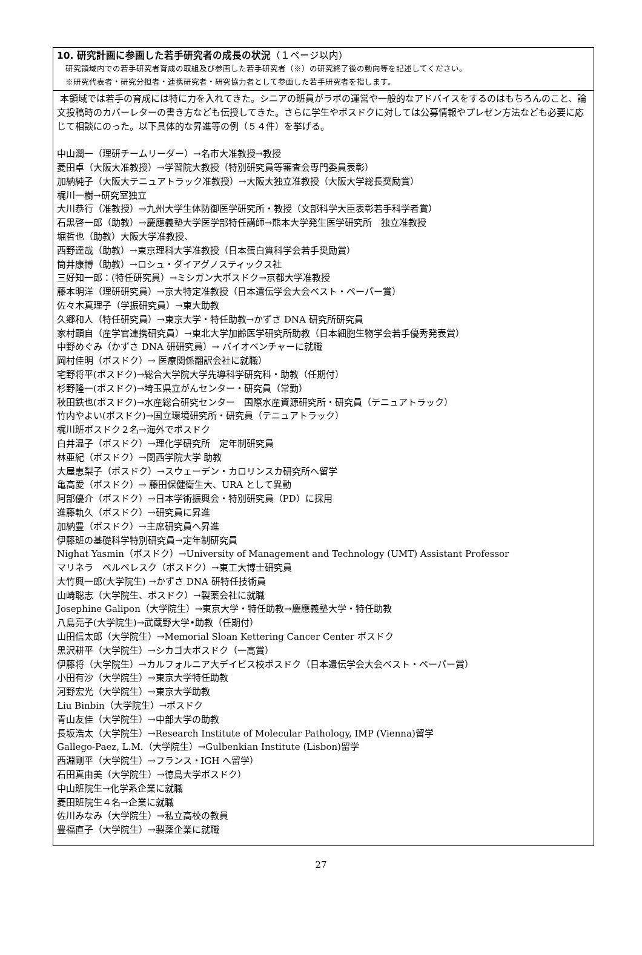10. 研究計画に参画した若手研究者の成長の状況（１ページ以内）
研究領域内での若手研究者育成の取組及び参画した若手研究者（※）の研究終了後の動向等を記述してください。
※研究代表者・研究分担者・連携研究者・研究協力者として参画した若手研究者を指します。
本領域では若手の育成には特に力を入れてきた。シニアの班員がラボの運営や一般的なアドバイスをするのはもちろんのこと、論文投稿時のカバーレターの書き方なども伝授してきた。さらに学生やポスドクに対しては公募情報やプレゼン方法なども必要に応じて相談にのった。以下具体的な昇進等の例（５４件）を挙げる。
中山潤一（理研チームリーダー）→名市大准教授→教授
菱田卓（大阪大准教授）→学習院大教授（特別研究員等審査会専門委員表彰）
加納純子（大阪大テニュアトラック准教授）→大阪大独立准教授（大阪大学総長奨励賞）
梶川一樹→研究室独立
大川恭行（准教授）→九州大学生体防御医学研究所・教授（文部科学大臣表彰若手科学者賞）
石黒啓一郎（助教）→慶應義塾大学医学部特任講師→熊本大学発生医学研究所　独立准教授
堀哲也（助教）大阪大学准教授、
西野達哉（助教）→東京理科大学准教授（日本蛋白質科学会若手奨励賞）
筒井康博（助教）→ロシュ・ダイアグノスティックス社
三好知一郎：(特任研究員）→ミシガン大ポスドク→京都大学准教授
藤本明洋（理研研究員）→京大特定准教授（日本遺伝学会大会ベスト・ペーパー賞）
佐々木真理子（学振研究員）→東大助教
久郷和人（特任研究員）→東京大学・特任助教→かずさ DNA 研究所研究員
家村顕自（産学官連携研究員）→東北大学加齢医学研究所助教（日本細胞生物学会若手優秀発表賞）
中野めぐみ（かずさ DNA 研研究員）→ バイオベンチャーに就職
岡村佳明（ポスドク）→ 医療関係翻訳会社に就職）
宅野将平(ポスドク)→総合大学院大学先導科学研究科・助教（任期付）
杉野隆一(ポスドク)→埼玉県立がんセンター・研究員（常勤）
秋田鉄也(ポスドク)→水産総合研究センター　国際水産資源研究所・研究員（テニュアトラック）
竹内やよい(ポスドク)→国立環境研究所・研究員（テニュアトラック）
梶川班ポスドク２名→海外でポスドク
白井温子（ポスドク）→理化学研究所　定年制研究員
林亜紀（ポスドク）→関西学院大学 助教
大屋恵梨子（ポスドク）→スウェーデン・カロリンスカ研究所へ留学
亀高愛（ポスドク）→ 藤田保健衛生大、URA として異動
阿部優介（ポスドク）→日本学術振興会・特別研究員（PD）に採用
進藤軌久（ポスドク）→研究員に昇進
加納豊（ポスドク）→主席研究員へ昇進
伊藤班の基礎科学特別研究員→定年制研究員
Nighat Yasmin（ポスドク）→University of Management and Technology (UMT) Assistant Professor
マリネラ　ペルペレスク（ポスドク）→東工大博士研究員
大竹興一郎(大学院生) →かずさ DNA 研特任技術員
山崎聡志（大学院生、ポスドク）→製薬会社に就職
Josephine Galipon（大学院生）→東京大学・特任助教→慶應義塾大学・特任助教
八島亮子(大学院生)→武蔵野大学•助教（任期付）
山田信太郎（大学院生）→Memorial Sloan Kettering Cancer Center ポスドク
黒沢耕平（大学院生）→シカゴ大ポスドク（一高賞）
伊藤将（大学院生）→カルフォルニア大デイビス校ポスドク（日本遺伝学会大会ベスト・ペーパー賞）
小田有沙（大学院生）→東京大学特任助教
河野宏光（大学院生）→東京大学助教
Liu Binbin（大学院生）→ポスドク
青山友佳（大学院生）→中部大学の助教
長坂浩太（大学院生）→Research Institute of Molecular Pathology, IMP (Vienna)留学
Gallego-Paez, L.M.（大学院生）→Gulbenkian Institute (Lisbon)留学
西淵剛平（大学院生）→フランス・IGH へ留学）
石田真由美（大学院生）→徳島大学ポスドク）
中山班院生→化学系企業に就職
菱田班院生４名→企業に就職
佐川みなみ（大学院生）→私立高校の教員
豊福直子（大学院生）→製薬企業に就職
27